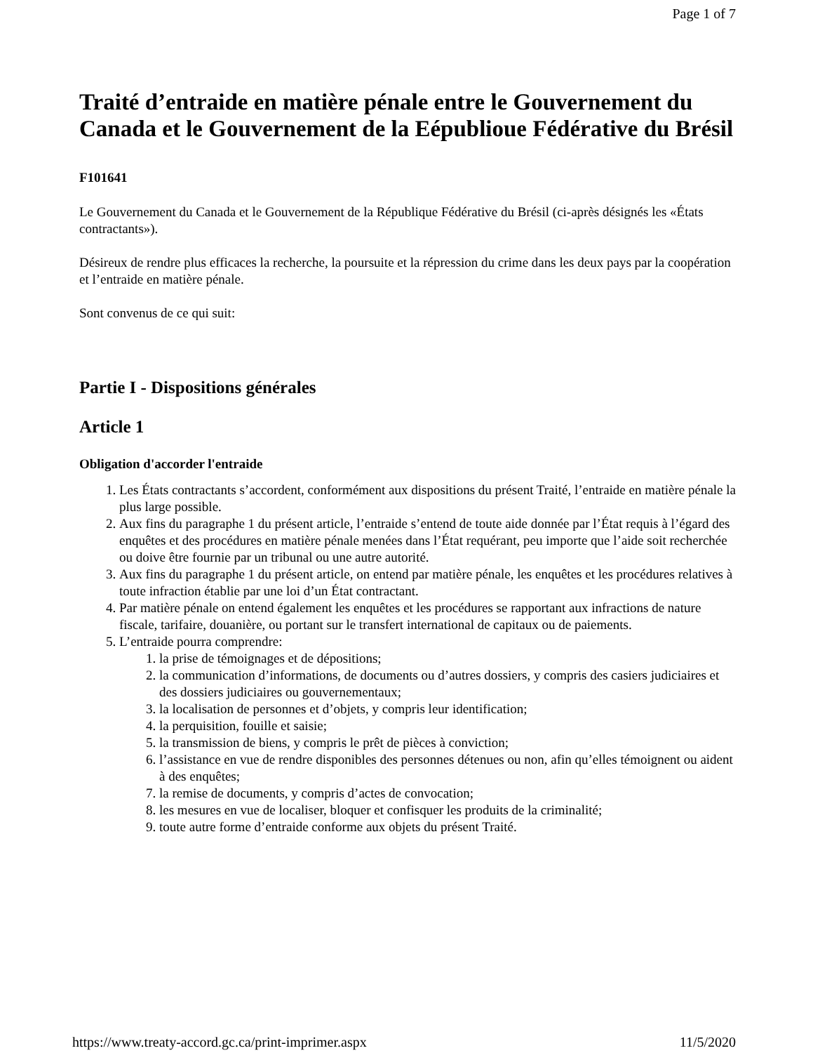Page 1 of 7
Traité d’entraide en matière pénale entre le Gouvernement du Canada et le Gouvernement de la Eépublioue Fédérative du Brésil
F101641
Le Gouvernement du Canada et le Gouvernement de la République Fédérative du Brésil (ci-après désignés les «États contractants»).
Désireux de rendre plus efficaces la recherche, la poursuite et la répression du crime dans les deux pays par la coopération et l’entraide en matière pénale.
Sont convenus de ce qui suit:
Partie I - Dispositions générales
Article 1
Obligation d'accorder l'entraide
1. Les États contractants s’accordent, conformément aux dispositions du présent Traité, l’entraide en matière pénale la plus large possible.
2. Aux fins du paragraphe 1 du présent article, l’entraide s’entend de toute aide donnée par l’État requis à l’égard des enquêtes et des procédures en matière pénale menées dans l’État requérant, peu importe que l’aide soit recherchée ou doive être fournie par un tribunal ou une autre autorité.
3. Aux fins du paragraphe 1 du présent article, on entend par matière pénale, les enquêtes et les procédures relatives à toute infraction établie par une loi d’un État contractant.
4. Par matière pénale on entend également les enquêtes et les procédures se rapportant aux infractions de nature fiscale, tarifaire, douanière, ou portant sur le transfert international de capitaux ou de paiements.
5. L’entraide pourra comprendre:
1. la prise de témoignages et de dépositions;
2. la communication d’informations, de documents ou d’autres dossiers, y compris des casiers judiciaires et des dossiers judiciaires ou gouvernementaux;
3. la localisation de personnes et d’objets, y compris leur identification;
4. la perquisition, fouille et saisie;
5. la transmission de biens, y compris le prêt de pièces à conviction;
6. l’assistance en vue de rendre disponibles des personnes détenues ou non, afin qu’elles témoignent ou aident à des enquêtes;
7. la remise de documents, y compris d’actes de convocation;
8. les mesures en vue de localiser, bloquer et confisquer les produits de la criminalité;
9. toute autre forme d’entraide conforme aux objets du présent Traité.
https://www.treaty-accord.gc.ca/print-imprimer.aspx 11/5/2020